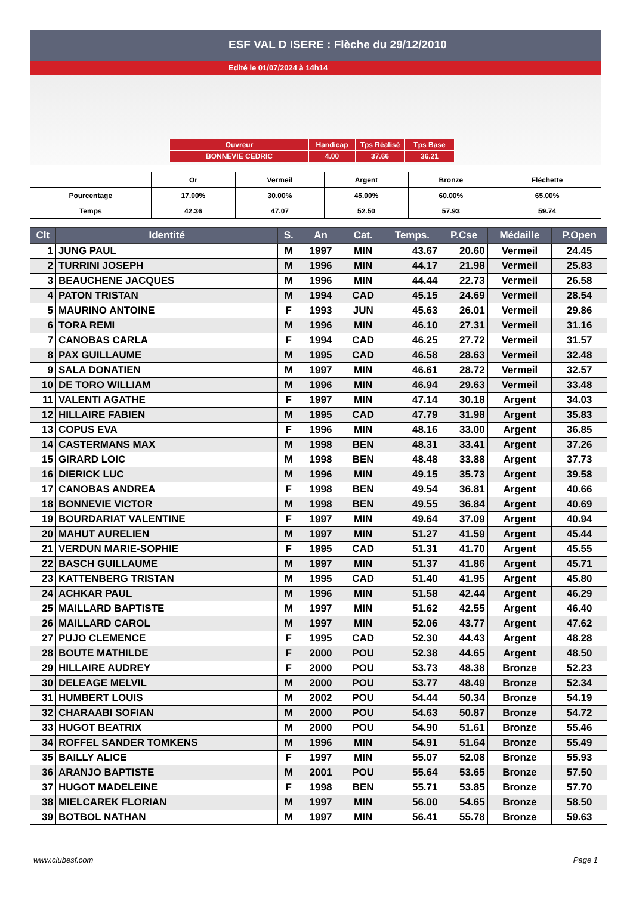ESF VAL D ISERE : Flèche du 29/12/2010
Edité le 01/07/2024 à 14h14
| Ouvreur | Handicap | Tps Réalisé | Tps Base |
| BONNEVIE CEDRIC | 4.00 | 37.66 | 36.21 |
| | Or | Vermeil | Argent | Bronze | Fléchette |
| Pourcentage | 17.00% | 30.00% | 45.00% | 60.00% | 65.00% |
| Temps | 42.36 | 47.07 | 52.50 | 57.93 | 59.74 |
| Clt | Identité | S. | An | Cat. | Temps. | P.Cse | Médaille | P.Open |
| --- | --- | --- | --- | --- | --- | --- | --- | --- |
| 1 | JUNG PAUL | M | 1997 | MIN | 43.67 | 20.60 | Vermeil | 24.45 |
| 2 | TURRINI JOSEPH | M | 1996 | MIN | 44.17 | 21.98 | Vermeil | 25.83 |
| 3 | BEAUCHENE JACQUES | M | 1996 | MIN | 44.44 | 22.73 | Vermeil | 26.58 |
| 4 | PATON TRISTAN | M | 1994 | CAD | 45.15 | 24.69 | Vermeil | 28.54 |
| 5 | MAURINO ANTOINE | F | 1993 | JUN | 45.63 | 26.01 | Vermeil | 29.86 |
| 6 | TORA REMI | M | 1996 | MIN | 46.10 | 27.31 | Vermeil | 31.16 |
| 7 | CANOBAS CARLA | F | 1994 | CAD | 46.25 | 27.72 | Vermeil | 31.57 |
| 8 | PAX GUILLAUME | M | 1995 | CAD | 46.58 | 28.63 | Vermeil | 32.48 |
| 9 | SALA DONATIEN | M | 1997 | MIN | 46.61 | 28.72 | Vermeil | 32.57 |
| 10 | DE TORO WILLIAM | M | 1996 | MIN | 46.94 | 29.63 | Vermeil | 33.48 |
| 11 | VALENTI AGATHE | F | 1997 | MIN | 47.14 | 30.18 | Argent | 34.03 |
| 12 | HILLAIRE FABIEN | M | 1995 | CAD | 47.79 | 31.98 | Argent | 35.83 |
| 13 | COPUS EVA | F | 1996 | MIN | 48.16 | 33.00 | Argent | 36.85 |
| 14 | CASTERMANS MAX | M | 1998 | BEN | 48.31 | 33.41 | Argent | 37.26 |
| 15 | GIRARD LOIC | M | 1998 | BEN | 48.48 | 33.88 | Argent | 37.73 |
| 16 | DIERICK LUC | M | 1996 | MIN | 49.15 | 35.73 | Argent | 39.58 |
| 17 | CANOBAS ANDREA | F | 1998 | BEN | 49.54 | 36.81 | Argent | 40.66 |
| 18 | BONNEVIE VICTOR | M | 1998 | BEN | 49.55 | 36.84 | Argent | 40.69 |
| 19 | BOURDARIAT VALENTINE | F | 1997 | MIN | 49.64 | 37.09 | Argent | 40.94 |
| 20 | MAHUT AURELIEN | M | 1997 | MIN | 51.27 | 41.59 | Argent | 45.44 |
| 21 | VERDUN MARIE-SOPHIE | F | 1995 | CAD | 51.31 | 41.70 | Argent | 45.55 |
| 22 | BASCH GUILLAUME | M | 1997 | MIN | 51.37 | 41.86 | Argent | 45.71 |
| 23 | KATTENBERG TRISTAN | M | 1995 | CAD | 51.40 | 41.95 | Argent | 45.80 |
| 24 | ACHKAR PAUL | M | 1996 | MIN | 51.58 | 42.44 | Argent | 46.29 |
| 25 | MAILLARD BAPTISTE | M | 1997 | MIN | 51.62 | 42.55 | Argent | 46.40 |
| 26 | MAILLARD CAROL | M | 1997 | MIN | 52.06 | 43.77 | Argent | 47.62 |
| 27 | PUJO CLEMENCE | F | 1995 | CAD | 52.30 | 44.43 | Argent | 48.28 |
| 28 | BOUTE MATHILDE | F | 2000 | POU | 52.38 | 44.65 | Argent | 48.50 |
| 29 | HILLAIRE AUDREY | F | 2000 | POU | 53.73 | 48.38 | Bronze | 52.23 |
| 30 | DELEAGE MELVIL | M | 2000 | POU | 53.77 | 48.49 | Bronze | 52.34 |
| 31 | HUMBERT LOUIS | M | 2002 | POU | 54.44 | 50.34 | Bronze | 54.19 |
| 32 | CHARAABI SOFIAN | M | 2000 | POU | 54.63 | 50.87 | Bronze | 54.72 |
| 33 | HUGOT BEATRIX | M | 2000 | POU | 54.90 | 51.61 | Bronze | 55.46 |
| 34 | ROFFEL SANDER TOMKENS | M | 1996 | MIN | 54.91 | 51.64 | Bronze | 55.49 |
| 35 | BAILLY ALICE | F | 1997 | MIN | 55.07 | 52.08 | Bronze | 55.93 |
| 36 | ARANJO BAPTISTE | M | 2001 | POU | 55.64 | 53.65 | Bronze | 57.50 |
| 37 | HUGOT MADELEINE | F | 1998 | BEN | 55.71 | 53.85 | Bronze | 57.70 |
| 38 | MIELCAREK FLORIAN | M | 1997 | MIN | 56.00 | 54.65 | Bronze | 58.50 |
| 39 | BOTBOL NATHAN | M | 1997 | MIN | 56.41 | 55.78 | Bronze | 59.63 |
www.clubesf.com Page 1